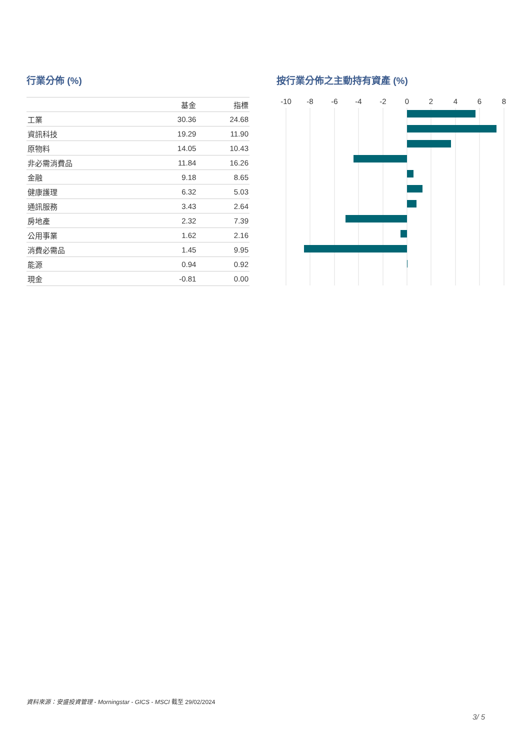行業分佈 (%)
| | 基金 | 指標 |
| --- | --- | --- |
| 工業 | 30.36 | 24.68 |
| 資訊科技 | 19.29 | 11.90 |
| 原物料 | 14.05 | 10.43 |
| 非必需消費品 | 11.84 | 16.26 |
| 金融 | 9.18 | 8.65 |
| 健康護理 | 6.32 | 5.03 |
| 通訊服務 | 3.43 | 2.64 |
| 房地產 | 2.32 | 7.39 |
| 公用事業 | 1.62 | 2.16 |
| 消費必需品 | 1.45 | 9.95 |
| 能源 | 0.94 | 0.92 |
| 現金 | -0.81 | 0.00 |
按行業分佈之主動持有資產 (%)
-10
-8
-6
-4
-2
0
2
4
6
8
資料來源：安盛投資管理 - Morningstar - GICS - MSCI 截至 29/02/2024
3/ 5